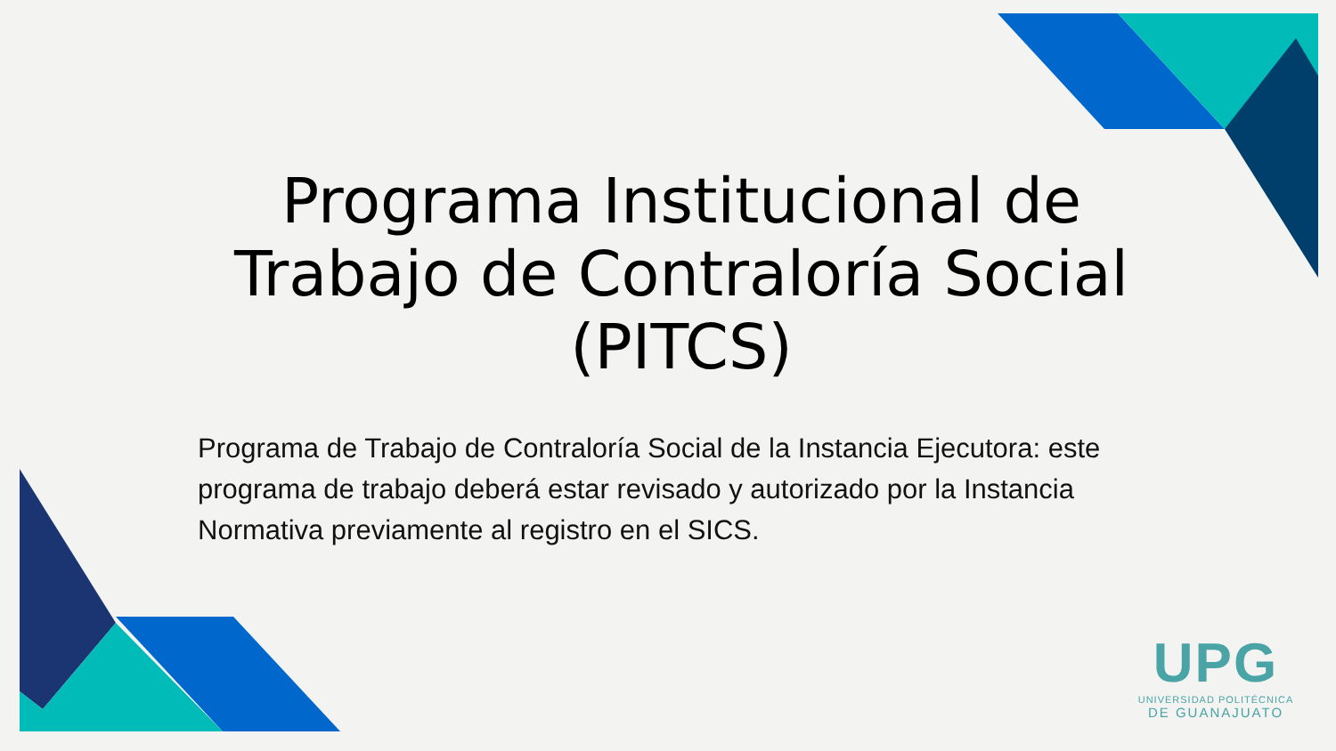Programa Institucional de Trabajo de Contraloría Social (PITCS)
Programa de Trabajo de Contraloría Social de la Instancia Ejecutora: este programa de trabajo deberá estar revisado y autorizado por la Instancia Normativa previamente al registro en el SICS.
UPG
UNIVERSIDAD POLITÉCNICA
DE GUANAJUATO